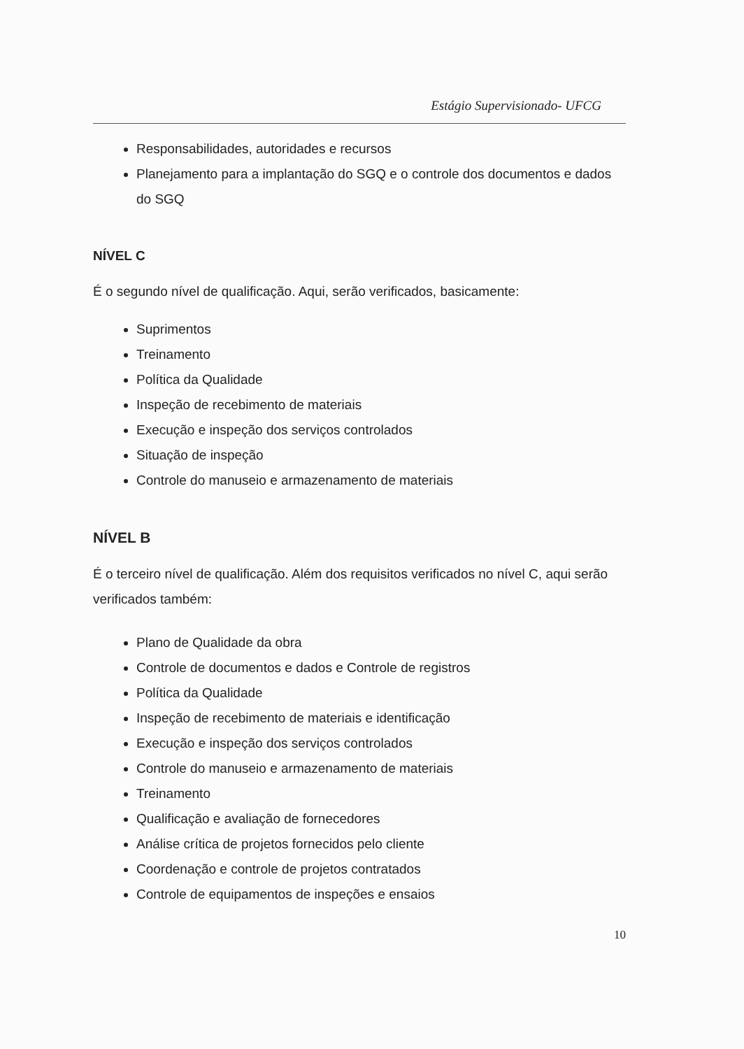Estágio Supervisionado- UFCG
Responsabilidades, autoridades e recursos
Planejamento para a implantação do SGQ e o controle dos documentos e dados do SGQ
NÍVEL C
É o segundo nível de qualificação. Aqui, serão verificados, basicamente:
Suprimentos
Treinamento
Política da Qualidade
Inspeção de recebimento de materiais
Execução e inspeção dos serviços controlados
Situação de inspeção
Controle do manuseio e armazenamento de materiais
NÍVEL B
É o terceiro nível de qualificação. Além dos requisitos verificados no nível C, aqui serão verificados também:
Plano de Qualidade da obra
Controle de documentos e dados e Controle de registros
Política da Qualidade
Inspeção de recebimento de materiais e identificação
Execução e inspeção dos serviços controlados
Controle do manuseio e armazenamento de materiais
Treinamento
Qualificação e avaliação de fornecedores
Análise crítica de projetos fornecidos pelo cliente
Coordenação e controle de projetos contratados
Controle de equipamentos de inspeções e ensaios
10